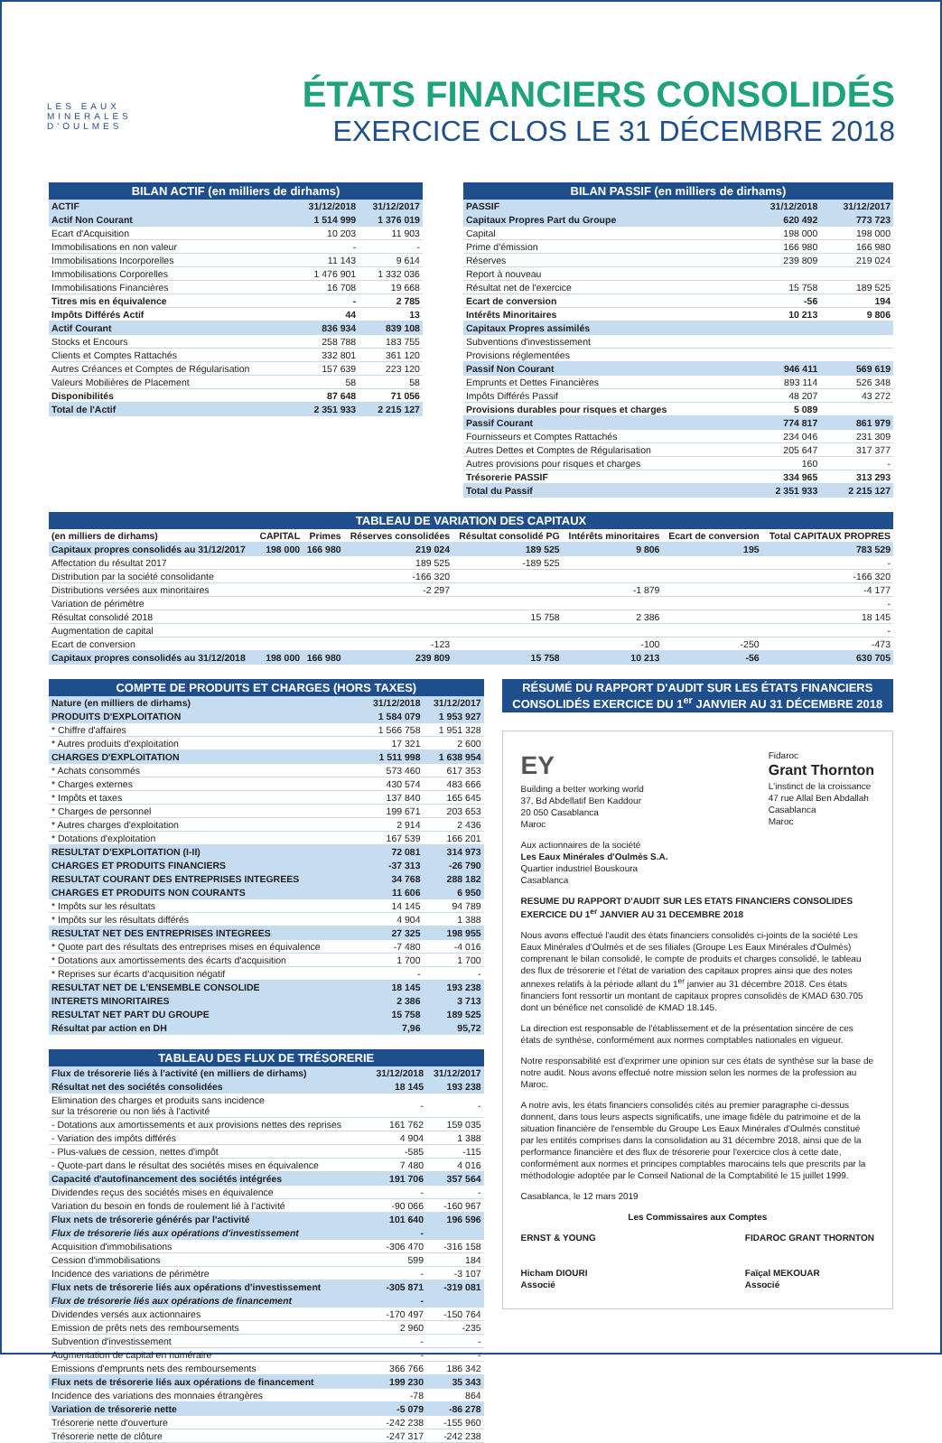LES EAUX
MINERALES
D'OULMES
ÉTATS FINANCIERS CONSOLIDÉS
EXERCICE CLOS LE 31 DÉCEMBRE 2018
BILAN ACTIF (en milliers de dirhams)
| ACTIF | 31/12/2018 | 31/12/2017 |
| --- | --- | --- |
| Actif Non Courant | 1 514 999 | 1 376 019 |
| Ecart d'Acquisition | 10 203 | 11 903 |
| Immobilisations en non valeur | - | - |
| Immobilisations Incorporelles | 11 143 | 9 614 |
| Immobilisations Corporelles | 1 476 901 | 1 332 036 |
| Immobilisations Financières | 16 708 | 19 668 |
| Titres mis en équivalence | - | 2 785 |
| Impôts Différés Actif | 44 | 13 |
| Actif Courant | 836 934 | 839 108 |
| Stocks et Encours | 258 788 | 183 755 |
| Clients et Comptes Rattachés | 332 801 | 361 120 |
| Autres Créances et Comptes de Régularisation | 157 639 | 223 120 |
| Valeurs Mobilières de Placement | 58 | 58 |
| Disponibilités | 87 648 | 71 056 |
| Total de l'Actif | 2 351 933 | 2 215 127 |
BILAN PASSIF (en milliers de dirhams)
| PASSIF | 31/12/2018 | 31/12/2017 |
| --- | --- | --- |
| Capitaux Propres Part du Groupe | 620 492 | 773 723 |
| Capital | 198 000 | 198 000 |
| Prime d'émission | 166 980 | 166 980 |
| Réserves | 239 809 | 219 024 |
| Report à nouveau | | |
| Résultat net de l'exercice | 15 758 | 189 525 |
| Ecart de conversion | -56 | 194 |
| Intérêts Minoritaires | 10 213 | 9 806 |
| Capitaux Propres assimilés | | |
| Subventions d'investissement | | |
| Provisions réglementées | | |
| Passif Non Courant | 946 411 | 569 619 |
| Emprunts et Dettes Financières | 893 114 | 526 348 |
| Impôts Différés Passif | 48 207 | 43 272 |
| Provisions durables pour risques et charges | 5 089 | |
| Passif Courant | 774 817 | 861 979 |
| Fournisseurs et Comptes Rattachés | 234 046 | 231 309 |
| Autres Dettes et Comptes de Régularisation | 205 647 | 317 377 |
| Autres provisions pour risques et charges | 160 | - |
| Trésorerie PASSIF | 334 965 | 313 293 |
| Total du Passif | 2 351 933 | 2 215 127 |
TABLEAU DE VARIATION DES CAPITAUX
| (en milliers de dirhams) | CAPITAL | Primes | Réserves consolidées | Résultat consolidé PG | Intérêts minoritaires | Ecart de conversion | Total CAPITAUX PROPRES |
| --- | --- | --- | --- | --- | --- | --- | --- |
| Capitaux propres consolidés au 31/12/2017 | 198 000 | 166 980 | 219 024 | 189 525 | 9 806 | 195 | 783 529 |
| Affectation du résultat 2017 | | | 189 525 | -189 525 | | | - |
| Distribution par la société consolidante | | | -166 320 | | | | -166 320 |
| Distributions versées aux minoritaires | | | -2 297 | | -1 879 | | -4 177 |
| Variation de périmètre | | | | | | | - |
| Résultat consolidé 2018 | | | | 15 758 | 2 386 | | 18 145 |
| Augmentation de capital | | | | | | | - |
| Ecart de conversion | | | -123 | | -100 | -250 | -473 |
| Capitaux propres consolidés au 31/12/2018 | 198 000 | 166 980 | 239 809 | 15 758 | 10 213 | -56 | 630 705 |
COMPTE DE PRODUITS ET CHARGES (HORS TAXES)
| Nature (en milliers de dirhams) | 31/12/2018 | 31/12/2017 |
| --- | --- | --- |
| PRODUITS D'EXPLOITATION | 1 584 079 | 1 953 927 |
| * Chiffre d'affaires | 1 566 758 | 1 951 328 |
| * Autres produits d'exploitation | 17 321 | 2 600 |
| CHARGES D'EXPLOITATION | 1 511 998 | 1 638 954 |
| * Achats consommés | 573 460 | 617 353 |
| * Charges externes | 430 574 | 483 666 |
| * Impôts et taxes | 137 840 | 165 645 |
| * Charges de personnel | 199 671 | 203 653 |
| * Autres charges d'exploitation | 2 914 | 2 436 |
| * Dotations d'exploitation | 167 539 | 166 201 |
| RESULTAT D'EXPLOITATION (I-II) | 72 081 | 314 973 |
| CHARGES ET PRODUITS FINANCIERS | -37 313 | -26 790 |
| RESULTAT COURANT DES ENTREPRISES INTEGREES | 34 768 | 288 182 |
| CHARGES ET PRODUITS NON COURANTS | 11 606 | 6 950 |
| * Impôts sur les résultats | 14 145 | 94 789 |
| * Impôts sur les résultats différés | 4 904 | 1 388 |
| RESULTAT NET DES ENTREPRISES INTEGREES | 27 325 | 198 955 |
| * Quote part des résultats des entreprises mises en équivalence | -7 480 | -4 016 |
| * Dotations aux amortissements des écarts d'acquisition | 1 700 | 1 700 |
| * Reprises sur écarts d'acquisition négatif | - | - |
| RESULTAT NET DE L'ENSEMBLE CONSOLIDE | 18 145 | 193 238 |
| INTERETS MINORITAIRES | 2 386 | 3 713 |
| RESULTAT NET PART DU GROUPE | 15 758 | 189 525 |
| Résultat par action en DH | 7,96 | 95,72 |
TABLEAU DES FLUX DE TRÉSORERIE
| Flux de trésorerie liés à l'activité (en milliers de dirhams) | 31/12/2018 | 31/12/2017 |
| --- | --- | --- |
| Résultat net des sociétés consolidées | 18 145 | 193 238 |
| Elimination des charges et produits sans incidence sur la trésorerie ou non liés à l'activité | - | - |
| - Dotations aux amortissements et aux provisions nettes des reprises | 161 762 | 159 035 |
| - Variation des impôts différés | 4 904 | 1 388 |
| - Plus-values de cession, nettes d'impôt | -585 | -115 |
| - Quote-part dans le résultat des sociétés mises en équivalence | 7 480 | 4 016 |
| Capacité d'autofinancement des sociétés intégrées | 191 706 | 357 564 |
| Dividendes reçus des sociétés mises en équivalence | - | - |
| Variation du besoin en fonds de roulement lié à l'activité | -90 066 | -160 967 |
| Flux nets de trésorerie générés par l'activité | 101 640 | 196 596 |
| Flux de trésorerie liés aux opérations d'investissement | - | |
| Acquisition d'immobilisations | -306 470 | -316 158 |
| Cession d'immobilisations | 599 | 184 |
| Incidence des variations de périmètre | - | -3 107 |
| Flux nets de trésorerie liés aux opérations d'investissement | -305 871 | -319 081 |
| Flux de trésorerie liés aux opérations de financement | - | |
| Dividendes versés aux actionnaires | -170 497 | -150 764 |
| Emission de prêts nets des remboursements | 2 960 | -235 |
| Subvention d'investissement | - | - |
| Augmentation de capital en numéraire | - | - |
| Emissions d'emprunts nets des remboursements | 366 766 | 186 342 |
| Flux nets de trésorerie liés aux opérations de financement | 199 230 | 35 343 |
| Incidence des variations des monnaies étrangères | -78 | 864 |
| Variation de trésorerie nette | -5 079 | -86 278 |
| Trésorerie nette d'ouverture | -242 238 | -155 960 |
| Trésorerie nette de clôture | -247 317 | -242 238 |
RÉSUMÉ DU RAPPORT D'AUDIT SUR LES ÉTATS FINANCIERS CONSOLIDÉS EXERCICE DU 1<sup>er</sup> JANVIER AU 31 DÉCEMBRE 2018
EY
Building a better working world
37, Bd Abdellatif Ben Kaddour
20 050 Casablanca
Maroc
Fidaroc
Grant Thornton
L'instinct de la croissance
47 rue Allal Ben Abdallah
Casablanca
Maroc
Aux actionnaires de la société
Les Eaux Minérales d'Oulmès S.A.
Quartier industriel Bouskoura
Casablanca
RESUME DU RAPPORT D'AUDIT SUR LES ETATS FINANCIERS CONSOLIDES EXERCICE DU 1<sup>er</sup> JANVIER AU 31 DECEMBRE 2018
Nous avons effectué l'audit des états financiers consolidés ci-joints de la société Les Eaux Minérales d'Oulmès et de ses filiales (Groupe Les Eaux Minérales d'Oulmès) comprenant le bilan consolidé, le compte de produits et charges consolidé, le tableau des flux de trésorerie et l'état de variation des capitaux propres ainsi que des notes annexes relatifs à la période allant du 1<sup>er</sup> janvier au 31 décembre 2018. Ces états financiers font ressortir un montant de capitaux propres consolidés de KMAD 630.705 dont un bénéfice net consolidé de KMAD 18.145.
La direction est responsable de l'établissement et de la présentation sincère de ces états de synthèse, conformément aux normes comptables nationales en vigueur.
Notre responsabilité est d'exprimer une opinion sur ces états de synthèse sur la base de notre audit. Nous avons effectué notre mission selon les normes de la profession au Maroc.
A notre avis, les états financiers consolidés cités au premier paragraphe ci-dessus donnent, dans tous leurs aspects significatifs, une image fidèle du patrimoine et de la situation financière de l'ensemble du Groupe Les Eaux Minérales d'Oulmès constitué par les entités comprises dans la consolidation au 31 décembre 2018, ainsi que de la performance financière et des flux de trésorerie pour l'exercice clos à cette date, conformément aux normes et principes comptables marocains tels que prescrits par la méthodologie adoptée par le Conseil National de la Comptabilité le 15 juillet 1999.
Casablanca, le 12 mars 2019
Les Commissaires aux Comptes
ERNST & YOUNG
Hicham DIOURI
Associé
FIDAROC GRANT THORNTON
Faïçal MEKOUAR
Associé